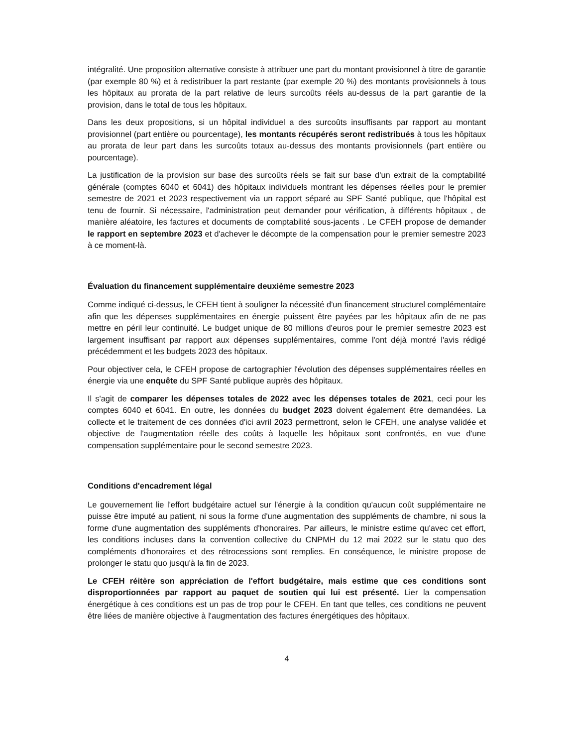intégralité. Une proposition alternative consiste à attribuer une part du montant provisionnel à titre de garantie (par exemple 80 %) et à redistribuer la part restante (par exemple 20 %) des montants provisionnels à tous les hôpitaux au prorata de la part relative de leurs surcoûts réels au-dessus de la part garantie de la provision, dans le total de tous les hôpitaux.
Dans les deux propositions, si un hôpital individuel a des surcoûts insuffisants par rapport au montant provisionnel (part entière ou pourcentage), les montants récupérés seront redistribués à tous les hôpitaux au prorata de leur part dans les surcoûts totaux au-dessus des montants provisionnels (part entière ou pourcentage).
La justification de la provision sur base des surcoûts réels se fait sur base d'un extrait de la comptabilité générale (comptes 6040 et 6041) des hôpitaux individuels montrant les dépenses réelles pour le premier semestre de 2021 et 2023 respectivement via un rapport séparé au SPF Santé publique, que l'hôpital est tenu de fournir. Si nécessaire, l'administration peut demander pour vérification, à différents hôpitaux , de manière aléatoire, les factures et documents de comptabilité sous-jacents . Le CFEH propose de demander le rapport en septembre 2023 et d'achever le décompte de la compensation pour le premier semestre 2023 à ce moment-là.
Évaluation du financement supplémentaire deuxième semestre 2023
Comme indiqué ci-dessus, le CFEH tient à souligner la nécessité d'un financement structurel complémentaire afin que les dépenses supplémentaires en énergie puissent être payées par les hôpitaux afin de ne pas mettre en péril leur continuité. Le budget unique de 80 millions d'euros pour le premier semestre 2023 est largement insuffisant par rapport aux dépenses supplémentaires, comme l'ont déjà montré l'avis rédigé précédemment et les budgets 2023 des hôpitaux.
Pour objectiver cela, le CFEH propose de cartographier l'évolution des dépenses supplémentaires réelles en énergie via une enquête du SPF Santé publique auprès des hôpitaux.
Il s'agit de comparer les dépenses totales de 2022 avec les dépenses totales de 2021, ceci pour les comptes 6040 et 6041. En outre, les données du budget 2023 doivent également être demandées. La collecte et le traitement de ces données d'ici avril 2023 permettront, selon le CFEH, une analyse validée et objective de l'augmentation réelle des coûts à laquelle les hôpitaux sont confrontés, en vue d'une compensation supplémentaire pour le second semestre 2023.
Conditions d'encadrement légal
Le gouvernement lie l'effort budgétaire actuel sur l'énergie à la condition qu'aucun coût supplémentaire ne puisse être imputé au patient, ni sous la forme d'une augmentation des suppléments de chambre, ni sous la forme d'une augmentation des suppléments d'honoraires. Par ailleurs, le ministre estime qu'avec cet effort, les conditions incluses dans la convention collective du CNPMH du 12 mai 2022 sur le statu quo des compléments d'honoraires et des rétrocessions sont remplies. En conséquence, le ministre propose de prolonger le statu quo jusqu'à la fin de 2023.
Le CFEH réitère son appréciation de l'effort budgétaire, mais estime que ces conditions sont disproportionnées par rapport au paquet de soutien qui lui est présenté. Lier la compensation énergétique à ces conditions est un pas de trop pour le CFEH. En tant que telles, ces conditions ne peuvent être liées de manière objective à l'augmentation des factures énergétiques des hôpitaux.
4